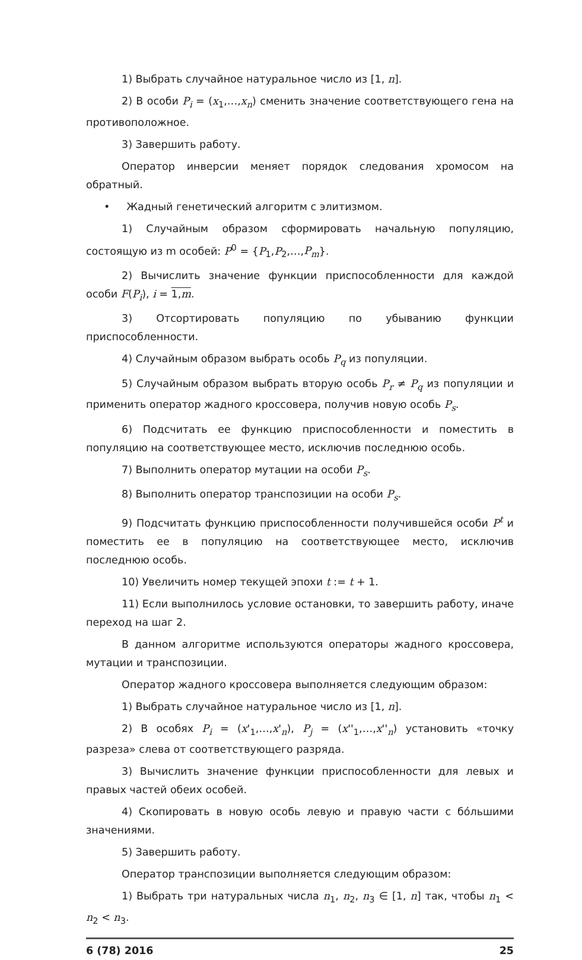1) Выбрать случайное натуральное число из [1, n].
2) В особи P<sub>i</sub> = (x<sub>1</sub>,…,x<sub>n</sub>) сменить значение соответствующего гена на противоположное.
3) Завершить работу.
Оператор инверсии меняет порядок следования хромосом на обратный.
• Жадный генетический алгоритм с элитизмом.
1) Случайным образом сформировать начальную популяцию, состоящую из m особей: P<sup>0</sup> = {P<sub>1</sub>,P<sub>2</sub>,…,P<sub>m</sub>}.
2) Вычислить значение функции приспособленности для каждой особи F(P<sub>i</sub>), i = 1,m.
3) Отсортировать популяцию по убыванию функции приспособленности.
4) Случайным образом выбрать особь P<sub>q</sub> из популяции.
5) Случайным образом выбрать вторую особь P<sub>r</sub> ≠ P<sub>q</sub> из популяции и применить оператор жадного кроссовера, получив новую особь P<sub>s</sub>.
6) Подсчитать ее функцию приспособленности и поместить в популяцию на соответствующее место, исключив последнюю особь.
7) Выполнить оператор мутации на особи P<sub>s</sub>.
8) Выполнить оператор транспозиции на особи P<sub>s</sub>.
9) Подсчитать функцию приспособленности получившейся особи P<sup>t</sup> и поместить ее в популяцию на соответствующее место, исключив последнюю особь.
10) Увеличить номер текущей эпохи t := t + 1.
11) Если выполнилось условие остановки, то завершить работу, иначе переход на шаг 2.
В данном алгоритме используются операторы жадного кроссовера, мутации и транспозиции.
Оператор жадного кроссовера выполняется следующим образом:
1) Выбрать случайное натуральное число из [1, n].
2) В особях P<sub>i</sub> = (x'<sub>1</sub>,…,x'<sub>n</sub>), P<sub>j</sub> = (x''<sub>1</sub>,…,x''<sub>n</sub>) установить «точку разреза» слева от соответствующего разряда.
3) Вычислить значение функции приспособленности для левых и правых частей обеих особей.
4) Скопировать в новую особь левую и правую части с бóльшими значениями.
5) Завершить работу.
Оператор транспозиции выполняется следующим образом:
1) Выбрать три натуральных числа n<sub>1</sub>, n<sub>2</sub>, n<sub>3</sub> ∈ [1, n] так, чтобы n<sub>1</sub> < n<sub>2</sub> < n<sub>3</sub>.
6 (78) 2016 25